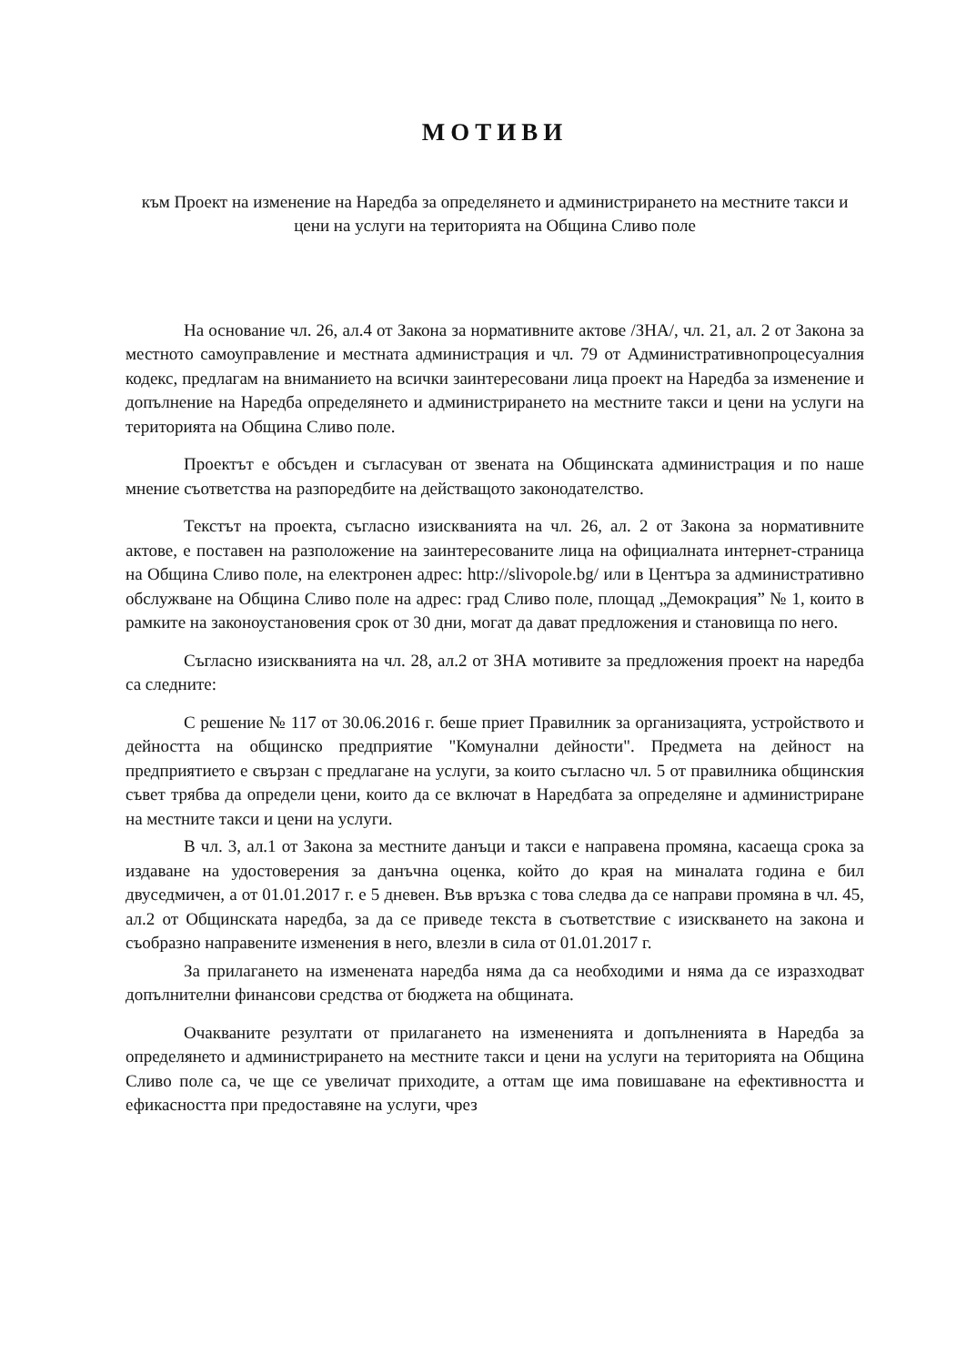МОТИВИ
към Проект на изменение на Наредба за определянето и администрирането на местните такси и цени на услуги на територията на Община Сливо поле
На основание чл. 26, ал.4 от Закона за нормативните актове /ЗНА/, чл. 21, ал. 2 от Закона за местното самоуправление и местната администрация и чл. 79 от Административнопроцесуалния кодекс, предлагам на вниманието на всички заинтересовани лица проект на Наредба за изменение и допълнение на Наредба определянето и администрирането на местните такси и цени на услуги на територията на Община Сливо поле.
Проектът е обсъден и съгласуван от звената на Общинската администрация и по наше мнение съответства на разпоредбите на действащото законодателство.
Текстът на проекта, съгласно изискванията на чл. 26, ал. 2 от Закона за нормативните актове, е поставен на разположение на заинтересованите лица на официалната интернет-страница на Община Сливо поле, на електронен адрес: http://slivopole.bg/ или в Центъра за административно обслужване на Община Сливо поле на адрес: град Сливо поле, площад „Демокрация” № 1, които в рамките на законоустановения срок от 30 дни, могат да дават предложения и становища по него.
Съгласно изискванията на чл. 28, ал.2 от ЗНА мотивите за предложения проект на наредба са следните:
С решение № 117 от 30.06.2016 г. беше приет Правилник за организацията, устройството и дейността на общинско предприятие "Комунални дейности". Предмета на дейност на предприятието е свързан с предлагане на услуги, за които съгласно чл. 5 от правилника общинския съвет трябва да определи цени, които да се включат в Наредбата за определяне и администриране на местните такси и цени на услуги.
В чл. 3, ал.1 от Закона за местните данъци и такси е направена промяна, касаеща срока за издаване на удостоверения за данъчна оценка, който до края на миналата година е бил двуседмичен, а от 01.01.2017 г. е 5 дневен. Във връзка с това следва да се направи промяна в чл. 45, ал.2 от Общинската наредба, за да се приведе текста в съответствие с изискването на закона и съобразно направените изменения в него, влезли в сила от 01.01.2017 г.
За прилагането на изменената наредба няма да са необходими и няма да се изразходват допълнителни финансови средства от бюджета на общината.
Очакваните резултати от прилагането на измененията и допълненията в Наредба за определянето и администрирането на местните такси и цени на услуги на територията на Община Сливо поле са, че ще се увеличат приходите, а оттам ще има повишаване на ефективността и ефикасността при предоставяне на услуги, чрез